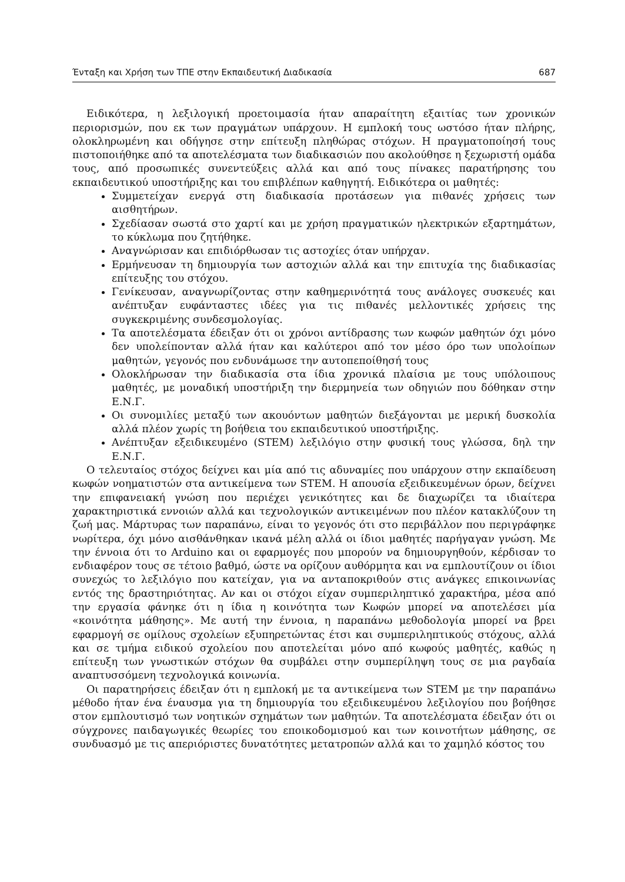Ένταξη και Χρήση των ΤΠΕ στην Εκπαιδευτική Διαδικασία 687
Ειδικότερα, η λεξιλογική προετοιμασία ήταν απαραίτητη εξαιτίας των χρονικών περιορισμών, που εκ των πραγμάτων υπάρχουν. Η εμπλοκή τους ωστόσο ήταν πλήρης, ολοκληρωμένη και οδήγησε στην επίτευξη πληθώρας στόχων. Η πραγματοποίησή τους πιστοποιήθηκε από τα αποτελέσματα των διαδικασιών που ακολούθησε η ξεχωριστή ομάδα τους, από προσωπικές συνεντεύξεις αλλά και από τους πίνακες παρατήρησης του εκπαιδευτικού υποστήριξης και του επιβλέπων καθηγητή. Ειδικότερα οι μαθητές:
Συμμετείχαν ενεργά στη διαδικασία προτάσεων για πιθανές χρήσεις των αισθητήρων.
Σχεδίασαν σωστά στο χαρτί και με χρήση πραγματικών ηλεκτρικών εξαρτημάτων, το κύκλωμα που ζητήθηκε.
Αναγνώρισαν και επιδιόρθωσαν τις αστοχίες όταν υπήρχαν.
Ερμήνευσαν τη δημιουργία των αστοχιών αλλά και την επιτυχία της διαδικασίας επίτευξης του στόχου.
Γενίκευσαν, αναγνωρίζοντας στην καθημερινότητά τους ανάλογες συσκευές και ανέπτυξαν ευφάνταστες ιδέες για τις πιθανές μελλοντικές χρήσεις της συγκεκριμένης συνδεσμολογίας.
Τα αποτελέσματα έδειξαν ότι οι χρόνοι αντίδρασης των κωφών μαθητών όχι μόνο δεν υπολείπονταν αλλά ήταν και καλύτεροι από τον μέσο όρο των υπολοίπων μαθητών, γεγονός που ενδυνάμωσε την αυτοπεποίθησή τους
Ολοκλήρωσαν την διαδικασία στα ίδια χρονικά πλαίσια με τους υπόλοιπους μαθητές, με μοναδική υποστήριξη την διερμηνεία των οδηγιών που δόθηκαν στην Ε.Ν.Γ.
Οι συνομιλίες μεταξύ των ακουόντων μαθητών διεξάγονται με μερική δυσκολία αλλά πλέον χωρίς τη βοήθεια του εκπαιδευτικού υποστήριξης.
Ανέπτυξαν εξειδικευμένο (STEM) λεξιλόγιο στην φυσική τους γλώσσα, δηλ την Ε.Ν.Γ.
Ο τελευταίος στόχος δείχνει και μία από τις αδυναμίες που υπάρχουν στην εκπαίδευση κωφών νοηματιστών στα αντικείμενα των STEM. Η απουσία εξειδικευμένων όρων, δείχνει την επιφανειακή γνώση που περιέχει γενικότητες και δε διαχωρίζει τα ιδιαίτερα χαρακτηριστικά εννοιών αλλά και τεχνολογικών αντικειμένων που πλέον κατακλύζουν τη ζωή μας. Μάρτυρας των παραπάνω, είναι το γεγονός ότι στο περιβάλλον που περιγράφηκε νωρίτερα, όχι μόνο αισθάνθηκαν ικανά μέλη αλλά οι ίδιοι μαθητές παρήγαγαν γνώση. Με την έννοια ότι το Arduino και οι εφαρμογές που μπορούν να δημιουργηθούν, κέρδισαν το ενδιαφέρον τους σε τέτοιο βαθμό, ώστε να ορίζουν αυθόρμητα και να εμπλουτίζουν οι ίδιοι συνεχώς το λεξιλόγιο που κατείχαν, για να ανταποκριθούν στις ανάγκες επικοινωνίας εντός της δραστηριότητας. Αν και οι στόχοι είχαν συμπεριληπτικό χαρακτήρα, μέσα από την εργασία φάνηκε ότι η ίδια η κοινότητα των Κωφών μπορεί να αποτελέσει μία «κοινότητα μάθησης». Με αυτή την έννοια, η παραπάνω μεθοδολογία μπορεί να βρει εφαρμογή σε ομίλους σχολείων εξυπηρετώντας έτσι και συμπεριληπτικούς στόχους, αλλά και σε τμήμα ειδικού σχολείου που αποτελείται μόνο από κωφούς μαθητές, καθώς η επίτευξη των γνωστικών στόχων θα συμβάλει στην συμπερίληψη τους σε μια ραγδαία αναπτυσσόμενη τεχνολογικά κοινωνία.
Οι παρατηρήσεις έδειξαν ότι η εμπλοκή με τα αντικείμενα των STEM με την παραπάνω μέθοδο ήταν ένα έναυσμα για τη δημιουργία του εξειδικευμένου λεξιλογίου που βοήθησε στον εμπλουτισμό των νοητικών σχημάτων των μαθητών. Τα αποτελέσματα έδειξαν ότι οι σύγχρονες παιδαγωγικές θεωρίες του εποικοδομισμού και των κοινοτήτων μάθησης, σε συνδυασμό με τις απεριόριστες δυνατότητες μετατροπών αλλά και το χαμηλό κόστος του